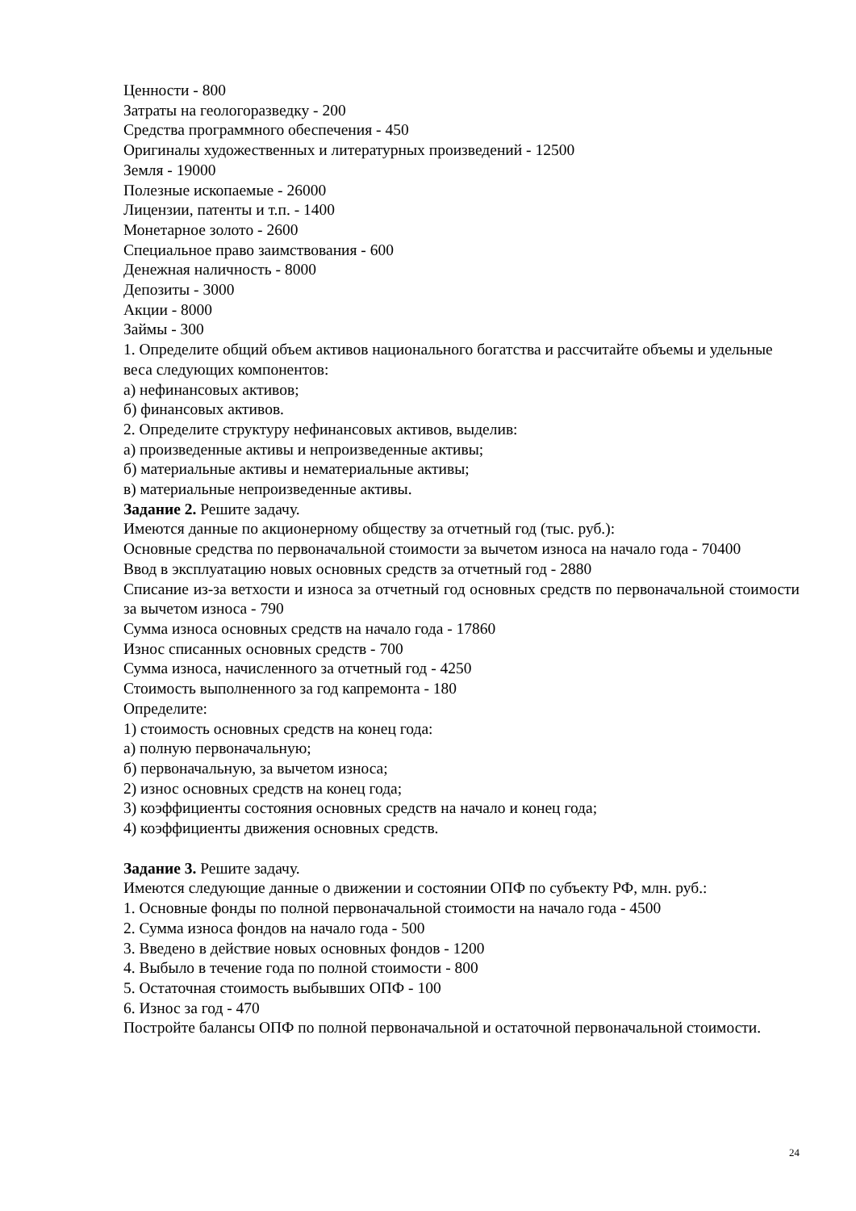Ценности - 800
Затраты на геологоразведку - 200
Средства программного обеспечения - 450
Оригиналы художественных и литературных произведений - 12500
Земля - 19000
Полезные ископаемые - 26000
Лицензии, патенты и т.п. - 1400
Монетарное золото - 2600
Специальное право заимствования - 600
Денежная наличность - 8000
Депозиты - 3000
Акции - 8000
Займы - 300
1. Определите общий объем активов национального богатства и рассчитайте объемы и удельные веса следующих компонентов:
а) нефинансовых активов;
б) финансовых активов.
2. Определите структуру нефинансовых активов, выделив:
а) произведенные активы и непроизведенные активы;
б) материальные активы и нематериальные активы;
в) материальные непроизведенные активы.
Задание 2. Решите задачу.
Имеются данные по акционерному обществу за отчетный год (тыс. руб.):
Основные средства по первоначальной стоимости за вычетом износа на начало года - 70400
Ввод в эксплуатацию новых основных средств за отчетный год - 2880
Списание из-за ветхости и износа за отчетный год основных средств по первоначальной стоимости за вычетом износа - 790
Сумма износа основных средств на начало года - 17860
Износ списанных основных средств - 700
Сумма износа, начисленного за отчетный год - 4250
Стоимость выполненного за год капремонта - 180
Определите:
1) стоимость основных средств на конец года:
а) полную первоначальную;
б) первоначальную, за вычетом износа;
2) износ основных средств на конец года;
3) коэффициенты состояния основных средств на начало и конец года;
4) коэффициенты движения основных средств.
Задание 3. Решите задачу.
Имеются следующие данные о движении и состоянии ОПФ по субъекту РФ, млн. руб.:
1. Основные фонды по полной первоначальной стоимости на начало года - 4500
2. Сумма износа фондов на начало года - 500
3. Введено в действие новых основных фондов - 1200
4. Выбыло в течение года по полной стоимости - 800
5. Остаточная стоимость выбывших ОПФ - 100
6. Износ за год - 470
Постройте балансы ОПФ по полной первоначальной и остаточной первоначальной стоимости.
24